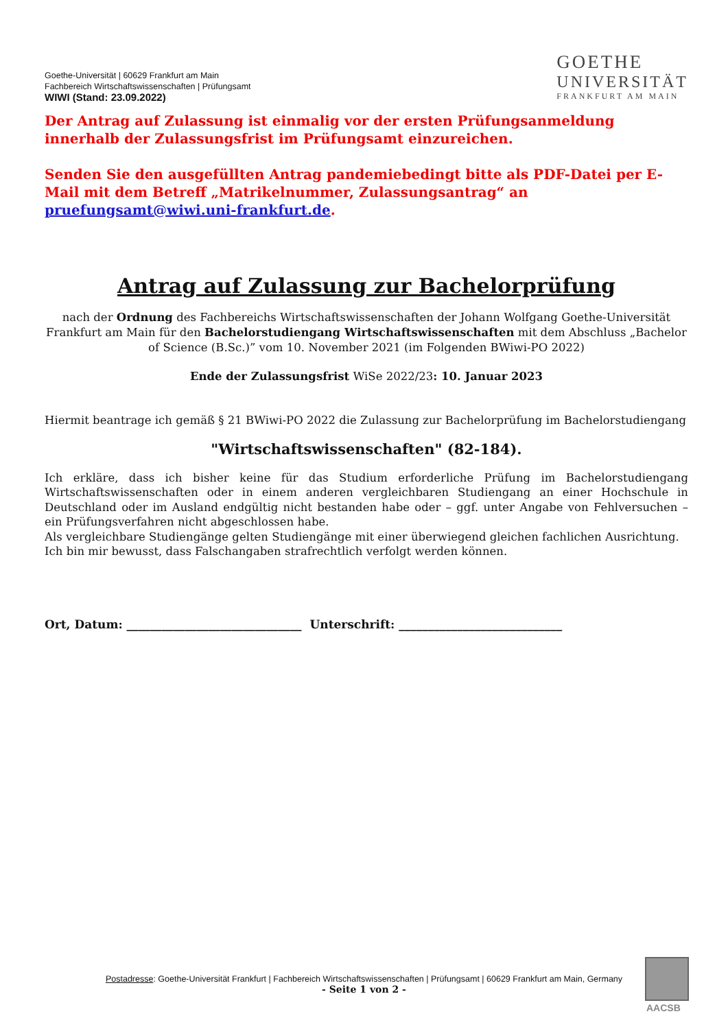Goethe-Universität | 60629 Frankfurt am Main
Fachbereich Wirtschaftswissenschaften | Prüfungsamt
WIWI (Stand: 23.09.2022)
GOETHE
UNIVERSITÄT
FRANKFURT AM MAIN
Der Antrag auf Zulassung ist einmalig vor der ersten Prüfungsanmeldung innerhalb der Zulassungsfrist im Prüfungsamt einzureichen.
Senden Sie den ausgefüllten Antrag pandemiebedingt bitte als PDF-Datei per E-Mail mit dem Betreff „Matrikelnummer, Zulassungsantrag“ an pruefungsamt@wiwi.uni-frankfurt.de.
Antrag auf Zulassung zur Bachelorprüfung
nach der Ordnung des Fachbereichs Wirtschaftswissenschaften der Johann Wolfgang Goethe-Universität Frankfurt am Main für den Bachelorstudiengang Wirtschaftswissenschaften mit dem Abschluss „Bachelor of Science (B.Sc.)” vom 10. November 2021 (im Folgenden BWiwi-PO 2022)
Ende der Zulassungsfrist WiSe 2022/23: 10. Januar 2023
Hiermit beantrage ich gemäß § 21 BWiwi-PO 2022 die Zulassung zur Bachelorprüfung im Bachelorstudiengang
"Wirtschaftswissenschaften" (82-184).
Ich erkläre, dass ich bisher keine für das Studium erforderliche Prüfung im Bachelorstudiengang Wirtschaftswissenschaften oder in einem anderen vergleichbaren Studiengang an einer Hochschule in Deutschland oder im Ausland endgültig nicht bestanden habe oder – ggf. unter Angabe von Fehlversuchen – ein Prüfungsverfahren nicht abgeschlossen habe.
Als vergleichbare Studiengänge gelten Studiengänge mit einer überwiegend gleichen fachlichen Ausrichtung.
Ich bin mir bewusst, dass Falschangaben strafrechtlich verfolgt werden können.
Ort, Datum: ______________________________ Unterschrift: ____________________________
Postadresse: Goethe-Universität Frankfurt | Fachbereich Wirtschaftswissenschaften | Prüfungsamt | 60629 Frankfurt am Main, Germany
- Seite 1 von 2 -
AACSB